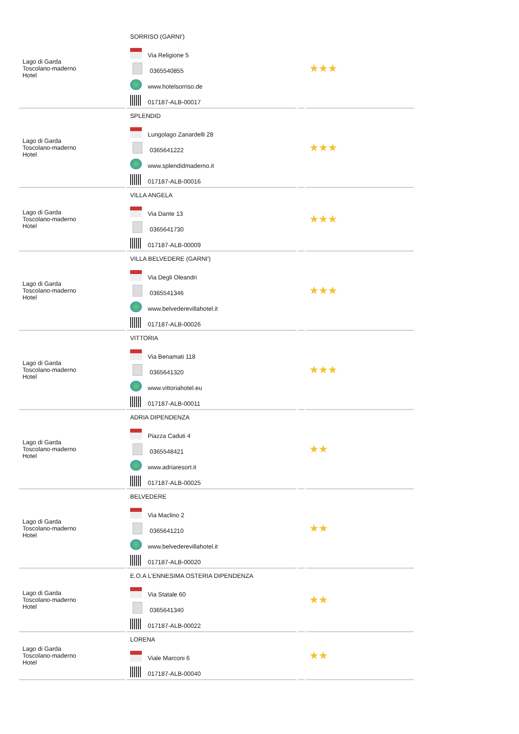| Lago di Garda Toscolano-maderno Hotel | SORRISO (GARNI') Via Religione 5 0365540855 www.hotelsorriso.de 017187-ALB-00017 | | ★★★ |
| Lago di Garda Toscolano-maderno Hotel | SPLENDID Lungolago Zanardelli 28 0365641222 www.splendidmaderno.it 017187-ALB-00016 | | ★★★ |
| Lago di Garda Toscolano-maderno Hotel | VILLA ANGELA Via Dante 13 0365641730 017187-ALB-00009 | | ★★★ |
| Lago di Garda Toscolano-maderno Hotel | VILLA BELVEDERE (GARNI') Via Degli Oleandri 0365541346 www.belvederevillahotel.it 017187-ALB-00026 | | ★★★ |
| Lago di Garda Toscolano-maderno Hotel | VITTORIA Via Benamati 118 0365641320 www.vittoriahotel.eu 017187-ALB-00011 | | ★★★ |
| Lago di Garda Toscolano-maderno Hotel | ADRIA DIPENDENZA Piazza Caduti 4 0365548421 www.adriaresort.it 017187-ALB-00025 | | ★★ |
| Lago di Garda Toscolano-maderno Hotel | BELVEDERE Via Maclino 2 0365641210 www.belvederevillahotel.it 017187-ALB-00020 | | ★★ |
| Lago di Garda Toscolano-maderno Hotel | E.O.A L'ENNESIMA OSTERIA DIPENDENZA Via Statale 60 0365641340 017187-ALB-00022 | | ★★ |
| Lago di Garda Toscolano-maderno Hotel | LORENA Viale Marconi 6 017187-ALB-00040 | | ★★ |